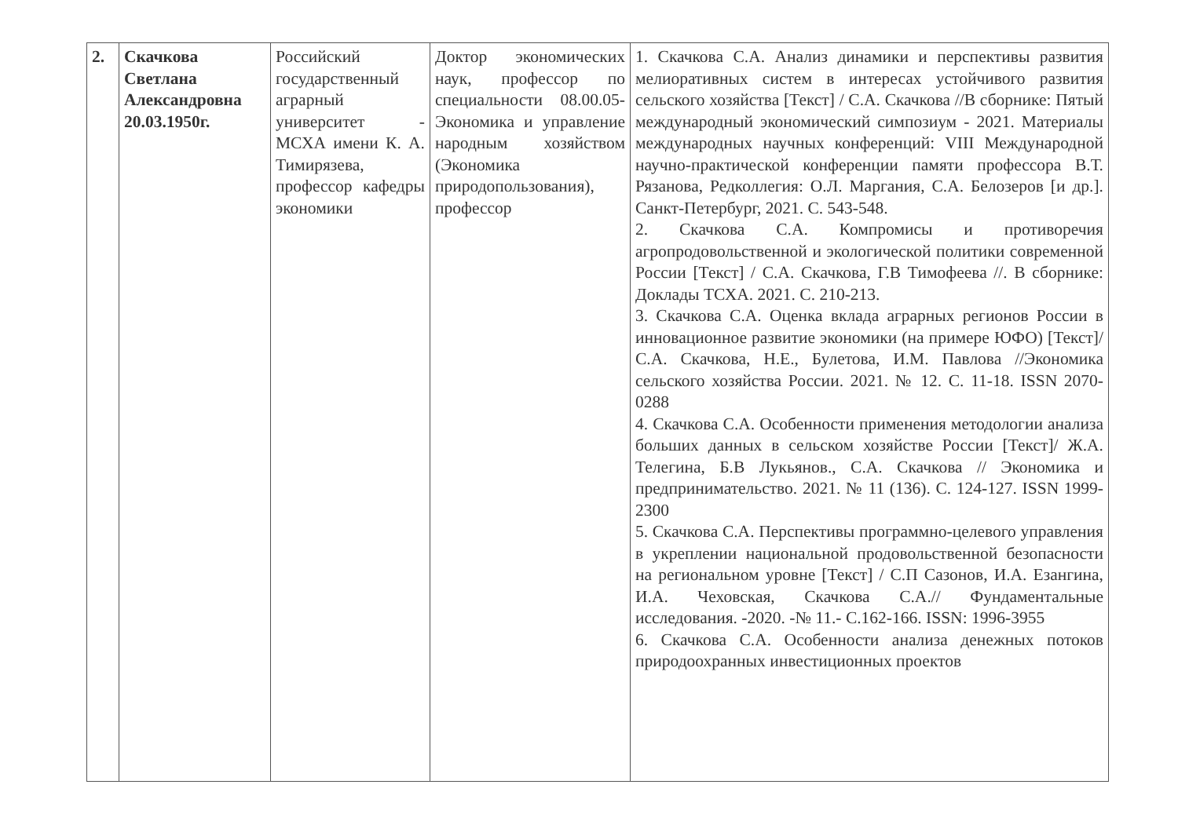| 2. | Скачкова Светлана Александровна 20.03.1950г. | Российский государственный аграрный университет - МСХА имени К. А. Тимирязева, профессор кафедры экономики | Доктор экономических наук, профессор по специальности 08.00.05- Экономика и управление народным хозяйством (Экономика природопользования), профессор | 1. Скачкова С.А. Анализ динамики и перспективы развития мелиоративных систем в интересах устойчивого развития сельского хозяйства [Текст] / С.А. Скачкова //В сборнике: Пятый международный экономический симпозиум - 2021. Материалы международных научных конференций: VIII Международной научно-практической конференции памяти профессора В.Т. Рязанова, Редколлегия: О.Л. Маргания, С.А. Белозеров [и др.]. Санкт-Петербург, 2021. С. 543-548. 2. Скачкова С.А. Компромисы и противоречия агропродовольственной и экологической политики современной России [Текст] / С.А. Скачкова, Г.В Тимофеева //. В сборнике: Доклады ТСХА. 2021. С. 210-213. 3. Скачкова С.А. Оценка вклада аграрных регионов России в инновационное развитие экономики (на примере ЮФО) [Текст]/ С.А. Скачкова, Н.Е., Булетова, И.М. Павлова //Экономика сельского хозяйства России. 2021. № 12. С. 11-18. ISSN 2070-0288 4. Скачкова С.А. Особенности применения методологии анализа больших данных в сельском хозяйстве России [Текст]/ Ж.А. Телегина, Б.В Лукьянов., С.А. Скачкова // Экономика и предпринимательство. 2021. № 11 (136). С. 124-127. ISSN 1999-2300 5. Скачкова С.А. Перспективы программно-целевого управления в укреплении национальной продовольственной безопасности на региональном уровне [Текст] / С.П Сазонов, И.А. Езангина, И.А. Чеховская, Скачкова С.А.// Фундаментальные исследования. -2020. -№ 11.- С.162-166. ISSN: 1996-3955 6. Скачкова С.А. Особенности анализа денежных потоков природоохранных инвестиционных проектов |